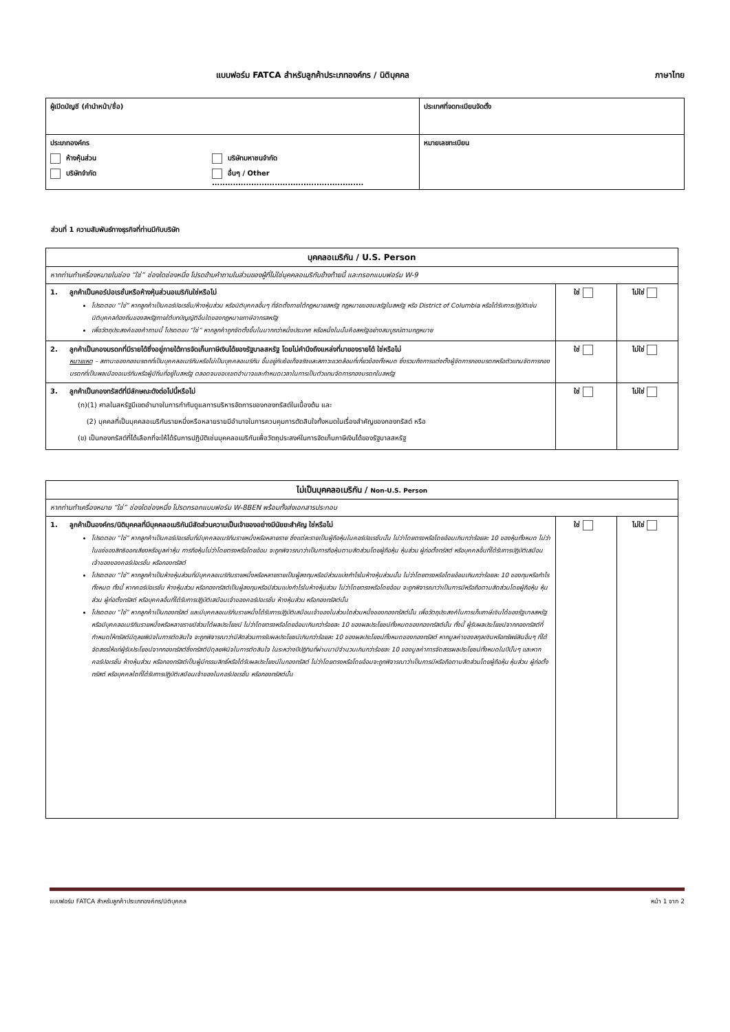แบบฟอร์ม FATCA สำหรับลูกค้าประเภทองค์กร / นิติบุคคล ภาษาไทย
| ผู้เปิดบัญชี (คำนำหน้า/ชื่อ) | ประเทศที่จดทะเบียนจัดตั้ง |
| ประเภทองค์กร ห้างหุ้นส่วน บริษัทจำกัด บริษัทมหาชนจำกัด อื่นๆ / Other .......................................................... | หมายเลขทะเบียน |
ส่วนที่ 1 ความสัมพันธ์ทางธุรกิจที่ท่านมีกับบริษัท
| บุคคลอเมริกัน / U.S. Person | | |
| หากท่านทำเครื่องหมายในช่อง “ใช่” ช่องใดช่องหนึ่ง โปรดข้ามคำถามในส่วนของผู้ที่ไม่ใช่บุคคลอเมริกันข้างท้ายนี้ และกรอกแบบฟอร์ม W-9 | | |
| 1. ลูกค้าเป็นคอร์ปอเรชั่นหรือห้างหุ้นส่วนอเมริกันใช่หรือไม่ โปรดตอบ “ใช่” หากลูกค้าเป็นคอร์ปอเรชั่น/ห้างหุ้นส่วน หรือนิติบุคคลอื่นๆ ที่จัดตั้งภายใต้กฎหมายสหรัฐ กฎหมายของมลรัฐในสหรัฐ หรือ District of Columbia หรือได้รับการปฏิบัติเช่นนิติบุคคลท้องถิ่นของสหรัฐภายใต้บทบัญญัติอื่นใดของกฎหมายภาษีอากรสหรัฐ เพื่อวัตถุประสงค์ของคำถามนี้ โปรดตอบ “ใช่” หากลูกค้าถูกจัดตั้งขึ้นในมากกว่าหนึ่งประเทศ หรือหนึ่งในนั้นคือสหรัฐอย่างสมบูรณ์ตามกฎหมาย | ใช่ | ไม่ใช่ |
| 2. ลูกค้าเป็นกองมรดกที่มีรายได้ซึ่งอยู่ภายใต้การจัดเก็บภาษีเงินได้ของรัฐบาลสหรัฐ โดยไม่คำนึงถึงแหล่งที่มาของรายได้ ใช่หรือไม่ หมายเหตุ – สถานะของกองมรดกที่เป็นบุคคลอเมริกันหรือไม่เป็นบุคคลอเมริกัน ขึ้นอยู่กับข้อเท็จจริงและสภาวะแวดล้อมที่เกี่ยวข้องทั้งหมด ซึ่งรวมถึงการแต่งตั้งผู้จัดการกองมรดกหรือตัวแทนจัดการกองมรดกที่เป็นพลเมืองอเมริกันหรือผู้มีถิ่นที่อยู่ในสหรัฐ ตลอดจนขอบเขตอำนาจและกำหนดเวลาในการเป็นตัวแทนจัดการกองมรดกในสหรัฐ | ใช่ | ไม่ใช่ |
| 3. ลูกค้าเป็นกองทรัสต์ที่มีลักษณะดังต่อไปนี้หรือไม่ (ก)(1) ศาลในสหรัฐมีเขตอำนาจในการกำกับดูแลการบริหารจัดการของกองทรัสต์ในเบื้องต้น และ (2) บุคคลที่เป็นบุคคลอเมริกันรายหนึ่งหรือหลายรายมีอำนาจในการควบคุมการตัดสินใจทั้งหมดในเรื่องสำคัญของกองทรัสต์ หรือ (ข) เป็นกองทรัสต์ที่ได้เลือกที่จะให้ได้รับการปฏิบัติเช่นบุคคลอเมริกันเพื่อวัตถุประสงค์ในการจัดเก็บภาษีเงินได้ของรัฐบาลสหรัฐ | ใช่ | ไม่ใช่ |
| ไม่เป็นบุคคลอเมริกัน / Non-U.S. Person | | |
| หากท่านทำเครื่องหมาย “ใช่” ช่องใดช่องหนึ่ง โปรดกรอกแบบฟอร์ม W-8BEN พร้อมทั้งส่งเอกสารประกอบ | | |
| 1. ลูกค้าเป็นองค์กร/นิติบุคคลที่มีบุคคลอเมริกันมีสัดส่วนความเป็นเจ้าของอย่างมีนัยยะสำคัญ ใช่หรือไม่ โปรดตอบ “ใช่” หากลูกค้าเป็นคอร์ปอเรชั่นที่มีบุคคลอเมริกันรายหนึ่งหรือหลายราย ซึ่งแต่ละรายเป็นผู้ถือหุ้นในคอร์ปอเรชั่นนั้น ไม่ว่าโดยตรงหรือโดยอ้อมเกินกว่าร้อยละ 10 ของหุ้นทั้งหมด ไม่ว่าในแง่ของสิทธิออกเสียงหรือมูลค่าหุ้น การถือหุ้นไม่ว่าโดยตรงหรือโดยอ้อม จะถูกพิจารณาว่าเป็นการถือหุ้นตามสัดส่วนโดยผู้ถือหุ้น หุ้นส่วน ผู้ก่อตั้งทรัสต์ หรือบุคคลอื่นที่ได้รับการปฏิบัติเสมือนเจ้าของของคอร์ปอเรชั่น หรือกองทรัสต์ โปรดตอบ “ใช่” หากลูกค้าเป็นห้างหุ้นส่วนที่มีบุคคลอเมริกันรายหนึ่งหรือหลายรายเป็นผู้ลงทุนหรือมีส่วนแบ่งกำไรในห้างหุ้นส่วนนั้น ไม่ว่าโดยตรงหรือโดยอ้อมเกินกว่าร้อยละ 10 ของทุนหรือกำไรทั้งหมด ทั้งนี้ หากคอร์ปอเรชั่น ห้างหุ้นส่วน หรือกองทรัสต์เป็นผู้ลงทุนหรือมีส่วนแบ่งกำไรในห้างหุ้นส่วน ไม่ว่าโดยตรงหรือโดยอ้อม จะถูกพิจารณาว่าเป็นการมีหรือถือตามสัดส่วนโดยผู้ถือหุ้น หุ้นส่วน ผู้ก่อตั้งทรัสต์ หรือบุคคลอื่นที่ได้รับการปฏิบัติเสมือนเจ้าของคอร์ปอเรชั่น ห้างหุ้นส่วน หรือกองทรัสต์นั้น โปรดตอบ “ใช่” หากลูกค้าเป็นกองทรัสต์ และมีบุคคลอเมริกันรายหนึ่งได้รับการปฏิบัติเสมือนเจ้าของในส่วนใดส่วนหนึ่งของกองทรัสต์นั้น เพื่อวัตถุประสงค์ในการเก็บภาษีเงินได้ของรัฐบาลสหรัฐ หรือมีบุคคลอเมริกันรายหนึ่งหรือหลายรายมีส่วนได้ผลประโยชน์ ไม่ว่าโดยตรงหรือโดยอ้อมเกินกว่าร้อยละ 10 ของผลประโยชน์ทั้งหมดของกองทรัสต์นั้น ทั้งนี้ ผู้รับผลประโยชน์จากกองทรัสต์ที่กำหนดให้ทรัสต์มีดุลยพินิจในการตัดสินใจ จะถูกพิจารณาว่ามีสัดส่วนการรับผลประโยชน์เกินกว่าร้อยละ 10 ของผลประโยชน์ทั้งหมดของกองทรัสต์ หากมูลค่าของสกุลเงินหรือทรัพย์สินอื่นๆ ที่ได้จัดสรรให้แก่ผู้รับประโยชน์จากกองทรัสต์ซึ่งทรัสตีมีดุลยพินิจในการตัดสินใจ ในระหว่างปีปฏิทินที่ผ่านมามีจำนวนเกินกว่าร้อยละ 10 ของมูลค่าการจัดสรรผลประโยชน์ทั้งหมดในปีนั้นๆ และหากคอร์ปอเรชั่น ห้างหุ้นส่วน หรือกองทรัสต์เป็นผู้มีกรรมสิทธิ์หรือได้รับผลประโยชน์ในกองทรัสต์ ไม่ว่าโดยตรงหรือโดยอ้อมจะถูกพิจารณาว่าเป็นการมีหรือถือตามสัดส่วนโดยผู้ถือหุ้น หุ้นส่วน ผู้ก่อตั้งทรัสต์ หรือบุคคลใดที่ได้รับการปฏิบัติเสมือนเจ้าของในคอร์ปอเรชั่น หรือกองทรัสต์นั้น | ใช่ | ไม่ใช่ |
แบบฟอร์ม FATCA สำหรับลูกค้าประเภทองค์กร/นิติบุคคล หน้า 1 จาก 2